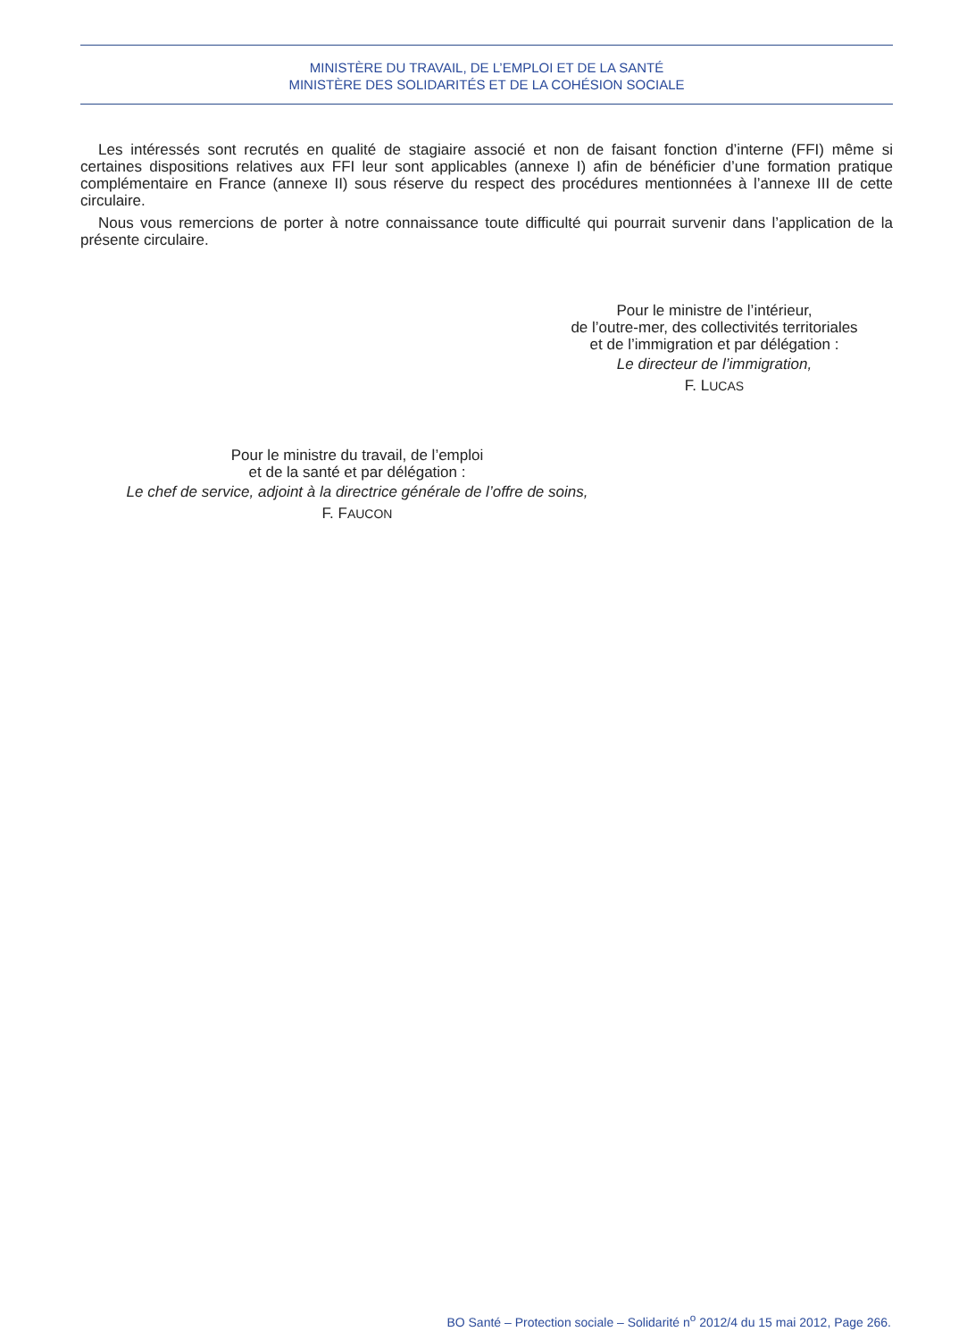MINISTÈRE DU TRAVAIL, DE L’EMPLOI ET DE LA SANTÉ
MINISTÈRE DES SOLIDARITÉS ET DE LA COHÉSION SOCIALE
Les intéressés sont recrutés en qualité de stagiaire associé et non de faisant fonction d’interne (FFI) même si certaines dispositions relatives aux FFI leur sont applicables (annexe I) afin de bénéficier d’une formation pratique complémentaire en France (annexe II) sous réserve du respect des procédures mentionnées à l’annexe III de cette circulaire.
Nous vous remercions de porter à notre connaissance toute difficulté qui pourrait survenir dans l’application de la présente circulaire.
Pour le ministre de l’intérieur,
de l’outre-mer, des collectivités territoriales
et de l’immigration et par délégation :
Le directeur de l’immigration,
F. LUCAS
Pour le ministre du travail, de l’emploi
et de la santé et par délégation :
Le chef de service, adjoint à la directrice générale de l’offre de soins,
F. FAUCON
BO Santé – Protection sociale – Solidarité n<sup>o</sup> 2012/4 du 15 mai 2012, Page 266.